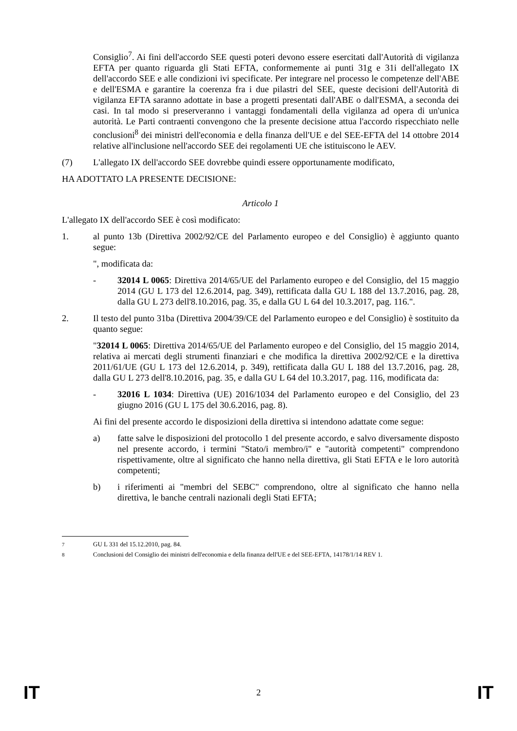Consiglio<sup>7</sup>. Ai fini dell'accordo SEE questi poteri devono essere esercitati dall'Autorità di vigilanza EFTA per quanto riguarda gli Stati EFTA, conformemente ai punti 31g e 31i dell'allegato IX dell'accordo SEE e alle condizioni ivi specificate. Per integrare nel processo le competenze dell'ABE e dell'ESMA e garantire la coerenza fra i due pilastri del SEE, queste decisioni dell'Autorità di vigilanza EFTA saranno adottate in base a progetti presentati dall'ABE o dall'ESMA, a seconda dei casi. In tal modo si preserveranno i vantaggi fondamentali della vigilanza ad opera di un'unica autorità. Le Parti contraenti convengono che la presente decisione attua l'accordo rispecchiato nelle conclusioni<sup>8</sup> dei ministri dell'economia e della finanza dell'UE e del SEE-EFTA del 14 ottobre 2014 relative all'inclusione nell'accordo SEE dei regolamenti UE che istituiscono le AEV.
(7) L'allegato IX dell'accordo SEE dovrebbe quindi essere opportunamente modificato,
HA ADOTTATO LA PRESENTE DECISIONE:
Articolo 1
L'allegato IX dell'accordo SEE è così modificato:
1. al punto 13b (Direttiva 2002/92/CE del Parlamento europeo e del Consiglio) è aggiunto quanto segue:
", modificata da:
- 32014 L 0065: Direttiva 2014/65/UE del Parlamento europeo e del Consiglio, del 15 maggio 2014 (GU L 173 del 12.6.2014, pag. 349), rettificata dalla GU L 188 del 13.7.2016, pag. 28, dalla GU L 273 dell'8.10.2016, pag. 35, e dalla GU L 64 del 10.3.2017, pag. 116.".
2. Il testo del punto 31ba (Direttiva 2004/39/CE del Parlamento europeo e del Consiglio) è sostituito da quanto segue:
"32014 L 0065: Direttiva 2014/65/UE del Parlamento europeo e del Consiglio, del 15 maggio 2014, relativa ai mercati degli strumenti finanziari e che modifica la direttiva 2002/92/CE e la direttiva 2011/61/UE (GU L 173 del 12.6.2014, p. 349), rettificata dalla GU L 188 del 13.7.2016, pag. 28, dalla GU L 273 dell'8.10.2016, pag. 35, e dalla GU L 64 del 10.3.2017, pag. 116, modificata da:
- 32016 L 1034: Direttiva (UE) 2016/1034 del Parlamento europeo e del Consiglio, del 23 giugno 2016 (GU L 175 del 30.6.2016, pag. 8).
Ai fini del presente accordo le disposizioni della direttiva si intendono adattate come segue:
a) fatte salve le disposizioni del protocollo 1 del presente accordo, e salvo diversamente disposto nel presente accordo, i termini "Stato/i membro/i" e "autorità competenti" comprendono rispettivamente, oltre al significato che hanno nella direttiva, gli Stati EFTA e le loro autorità competenti;
b) i riferimenti ai "membri del SEBC" comprendono, oltre al significato che hanno nella direttiva, le banche centrali nazionali degli Stati EFTA;
<sup>7</sup> GU L 331 del 15.12.2010, pag. 84.
<sup>8</sup> Conclusioni del Consiglio dei ministri dell'economia e della finanza dell'UE e del SEE-EFTA, 14178/1/14 REV 1.
IT 2 IT